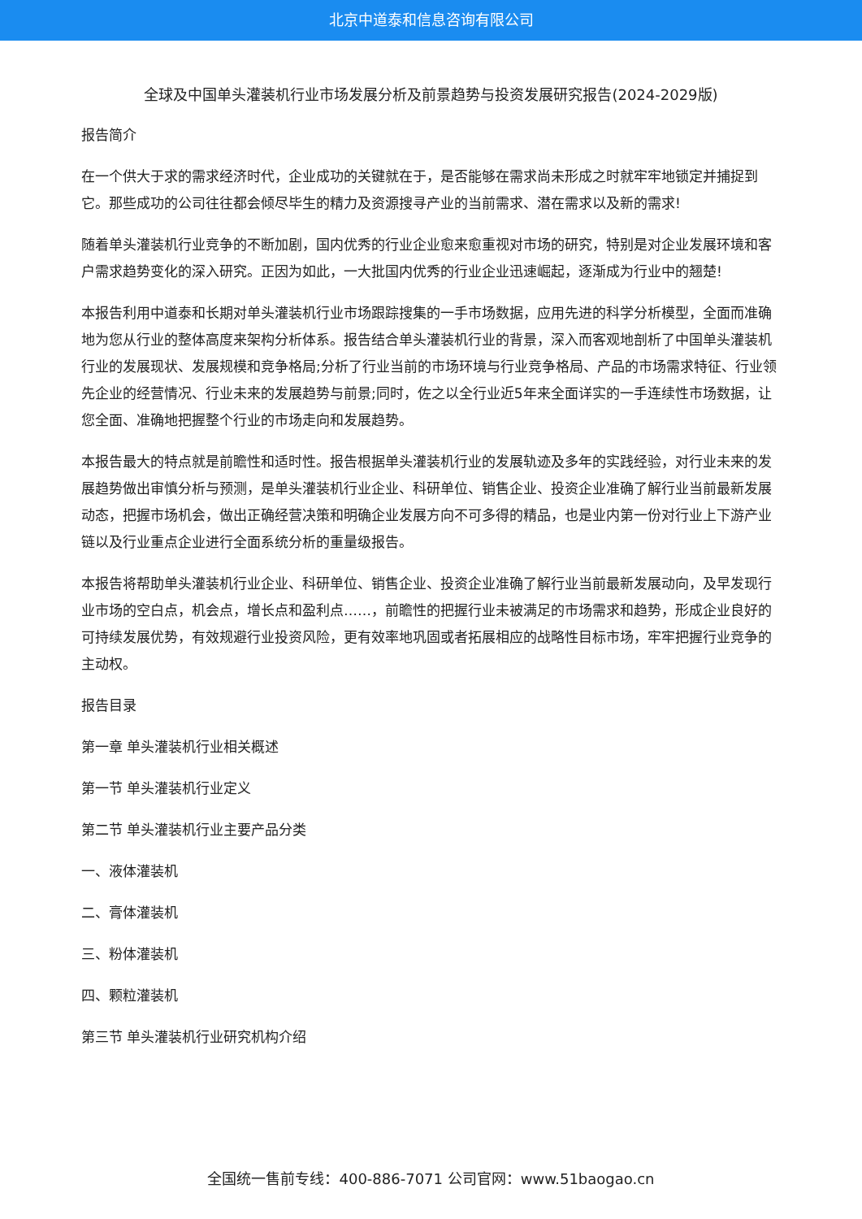北京中道泰和信息咨询有限公司
全球及中国单头灌装机行业市场发展分析及前景趋势与投资发展研究报告(2024-2029版)
报告简介
在一个供大于求的需求经济时代，企业成功的关键就在于，是否能够在需求尚未形成之时就牢牢地锁定并捕捉到它。那些成功的公司往往都会倾尽毕生的精力及资源搜寻产业的当前需求、潜在需求以及新的需求!
随着单头灌装机行业竞争的不断加剧，国内优秀的行业企业愈来愈重视对市场的研究，特别是对企业发展环境和客户需求趋势变化的深入研究。正因为如此，一大批国内优秀的行业企业迅速崛起，逐渐成为行业中的翘楚!
本报告利用中道泰和长期对单头灌装机行业市场跟踪搜集的一手市场数据，应用先进的科学分析模型，全面而准确地为您从行业的整体高度来架构分析体系。报告结合单头灌装机行业的背景，深入而客观地剖析了中国单头灌装机行业的发展现状、发展规模和竞争格局;分析了行业当前的市场环境与行业竞争格局、产品的市场需求特征、行业领先企业的经营情况、行业未来的发展趋势与前景;同时，佐之以全行业近5年来全面详实的一手连续性市场数据，让您全面、准确地把握整个行业的市场走向和发展趋势。
本报告最大的特点就是前瞻性和适时性。报告根据单头灌装机行业的发展轨迹及多年的实践经验，对行业未来的发展趋势做出审慎分析与预测，是单头灌装机行业企业、科研单位、销售企业、投资企业准确了解行业当前最新发展动态，把握市场机会，做出正确经营决策和明确企业发展方向不可多得的精品，也是业内第一份对行业上下游产业链以及行业重点企业进行全面系统分析的重量级报告。
本报告将帮助单头灌装机行业企业、科研单位、销售企业、投资企业准确了解行业当前最新发展动向，及早发现行业市场的空白点，机会点，增长点和盈利点……，前瞻性的把握行业未被满足的市场需求和趋势，形成企业良好的可持续发展优势，有效规避行业投资风险，更有效率地巩固或者拓展相应的战略性目标市场，牢牢把握行业竞争的主动权。
报告目录
第一章 单头灌装机行业相关概述
第一节 单头灌装机行业定义
第二节 单头灌装机行业主要产品分类
一、液体灌装机
二、膏体灌装机
三、粉体灌装机
四、颗粒灌装机
第三节 单头灌装机行业研究机构介绍
全国统一售前专线：400-886-7071 公司官网：www.51baogao.cn